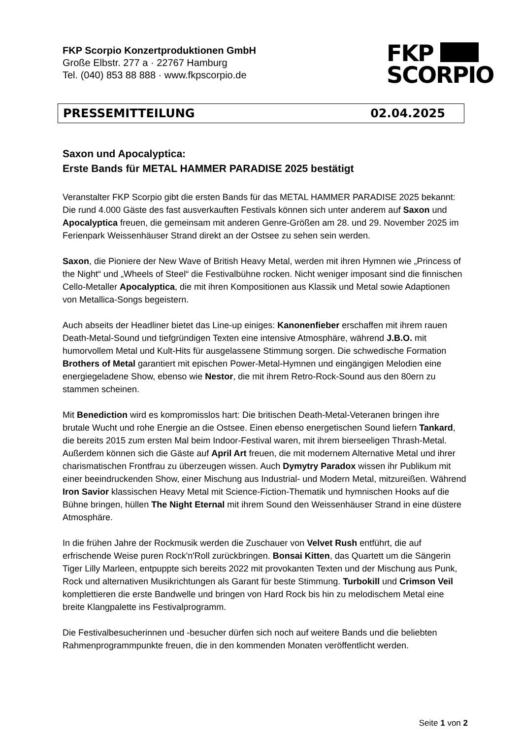FKP Scorpio Konzertproduktionen GmbH
Große Elbstr. 277 a · 22767 Hamburg
Tel. (040) 853 88 888 · www.fkpscorpio.de
FKP
SCORPIO
PRESSEMITTEILUNG 02.04.2025
Saxon und Apocalyptica:
Erste Bands für METAL HAMMER PARADISE 2025 bestätigt
Veranstalter FKP Scorpio gibt die ersten Bands für das METAL HAMMER PARADISE 2025 bekannt: Die rund 4.000 Gäste des fast ausverkauften Festivals können sich unter anderem auf Saxon und Apocalyptica freuen, die gemeinsam mit anderen Genre-Größen am 28. und 29. November 2025 im Ferienpark Weissenhäuser Strand direkt an der Ostsee zu sehen sein werden.
Saxon, die Pioniere der New Wave of British Heavy Metal, werden mit ihren Hymnen wie „Princess of the Night“ und „Wheels of Steel“ die Festivalbühne rocken. Nicht weniger imposant sind die finnischen Cello-Metaller Apocalyptica, die mit ihren Kompositionen aus Klassik und Metal sowie Adaptionen von Metallica-Songs begeistern.
Auch abseits der Headliner bietet das Line-up einiges: Kanonenfieber erschaffen mit ihrem rauen Death-Metal-Sound und tiefgründigen Texten eine intensive Atmosphäre, während J.B.O. mit humorvollem Metal und Kult-Hits für ausgelassene Stimmung sorgen. Die schwedische Formation Brothers of Metal garantiert mit epischen Power-Metal-Hymnen und eingängigen Melodien eine energiegeladene Show, ebenso wie Nestor, die mit ihrem Retro-Rock-Sound aus den 80ern zu stammen scheinen.
Mit Benediction wird es kompromisslos hart: Die britischen Death-Metal-Veteranen bringen ihre brutale Wucht und rohe Energie an die Ostsee. Einen ebenso energetischen Sound liefern Tankard, die bereits 2015 zum ersten Mal beim Indoor-Festival waren, mit ihrem bierseeligen Thrash-Metal. Außerdem können sich die Gäste auf April Art freuen, die mit modernem Alternative Metal und ihrer charismatischen Frontfrau zu überzeugen wissen. Auch Dymytry Paradox wissen ihr Publikum mit einer beeindruckenden Show, einer Mischung aus Industrial- und Modern Metal, mitzureißen. Während Iron Savior klassischen Heavy Metal mit Science-Fiction-Thematik und hymnischen Hooks auf die Bühne bringen, hüllen The Night Eternal mit ihrem Sound den Weissenhäuser Strand in eine düstere Atmosphäre.
In die frühen Jahre der Rockmusik werden die Zuschauer von Velvet Rush entführt, die auf erfrischende Weise puren Rock'n'Roll zurückbringen. Bonsai Kitten, das Quartett um die Sängerin Tiger Lilly Marleen, entpuppte sich bereits 2022 mit provokanten Texten und der Mischung aus Punk, Rock und alternativen Musikrichtungen als Garant für beste Stimmung. Turbokill und Crimson Veil komplettieren die erste Bandwelle und bringen von Hard Rock bis hin zu melodischem Metal eine breite Klangpalette ins Festivalprogramm.
Die Festivalbesucherinnen und -besucher dürfen sich noch auf weitere Bands und die beliebten Rahmenprogrammpunkte freuen, die in den kommenden Monaten veröffentlicht werden.
Seite 1 von 2